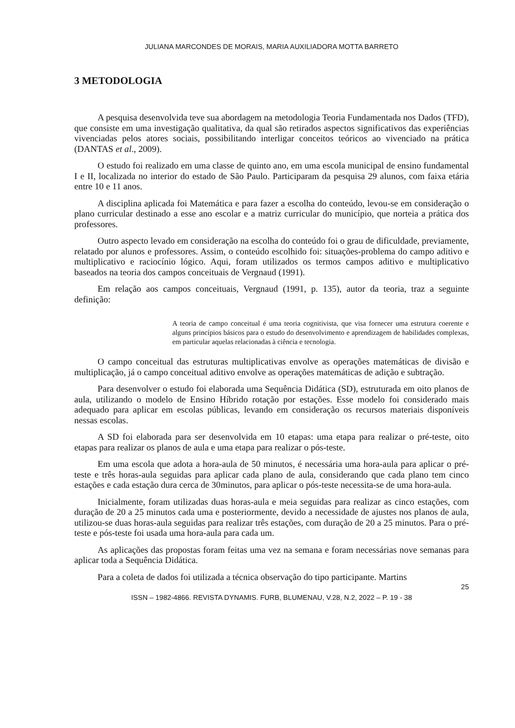JULIANA MARCONDES DE MORAIS, MARIA AUXILIADORA MOTTA BARRETO
3 METODOLOGIA
A pesquisa desenvolvida teve sua abordagem na metodologia Teoria Fundamentada nos Dados (TFD), que consiste em uma investigação qualitativa, da qual são retirados aspectos significativos das experiências vivenciadas pelos atores sociais, possibilitando interligar conceitos teóricos ao vivenciado na prática (DANTAS et al., 2009).
O estudo foi realizado em uma classe de quinto ano, em uma escola municipal de ensino fundamental I e II, localizada no interior do estado de São Paulo. Participaram da pesquisa 29 alunos, com faixa etária entre 10 e 11 anos.
A disciplina aplicada foi Matemática e para fazer a escolha do conteúdo, levou-se em consideração o plano curricular destinado a esse ano escolar e a matriz curricular do município, que norteia a prática dos professores.
Outro aspecto levado em consideração na escolha do conteúdo foi o grau de dificuldade, previamente, relatado por alunos e professores. Assim, o conteúdo escolhido foi: situações-problema do campo aditivo e multiplicativo e raciocínio lógico. Aqui, foram utilizados os termos campos aditivo e multiplicativo baseados na teoria dos campos conceituais de Vergnaud (1991).
Em relação aos campos conceituais, Vergnaud (1991, p. 135), autor da teoria, traz a seguinte definição:
A teoria de campo conceitual é uma teoria cognitivista, que visa fornecer uma estrutura coerente e alguns princípios básicos para o estudo do desenvolvimento e aprendizagem de habilidades complexas, em particular aquelas relacionadas à ciência e tecnologia.
O campo conceitual das estruturas multiplicativas envolve as operações matemáticas de divisão e multiplicação, já o campo conceitual aditivo envolve as operações matemáticas de adição e subtração.
Para desenvolver o estudo foi elaborada uma Sequência Didática (SD), estruturada em oito planos de aula, utilizando o modelo de Ensino Híbrido rotação por estações. Esse modelo foi considerado mais adequado para aplicar em escolas públicas, levando em consideração os recursos materiais disponíveis nessas escolas.
A SD foi elaborada para ser desenvolvida em 10 etapas: uma etapa para realizar o pré-teste, oito etapas para realizar os planos de aula e uma etapa para realizar o pós-teste.
Em uma escola que adota a hora-aula de 50 minutos, é necessária uma hora-aula para aplicar o pré-teste e três horas-aula seguidas para aplicar cada plano de aula, considerando que cada plano tem cinco estações e cada estação dura cerca de 30minutos, para aplicar o pós-teste necessita-se de uma hora-aula.
Inicialmente, foram utilizadas duas horas-aula e meia seguidas para realizar as cinco estações, com duração de 20 a 25 minutos cada uma e posteriormente, devido a necessidade de ajustes nos planos de aula, utilizou-se duas horas-aula seguidas para realizar três estações, com duração de 20 a 25 minutos. Para o pré-teste e pós-teste foi usada uma hora-aula para cada um.
As aplicações das propostas foram feitas uma vez na semana e foram necessárias nove semanas para aplicar toda a Sequência Didática.
Para a coleta de dados foi utilizada a técnica observação do tipo participante. Martins
25
ISSN – 1982-4866. REVISTA DYNAMIS. FURB, BLUMENAU, V.28, N.2, 2022 – P. 19 - 38